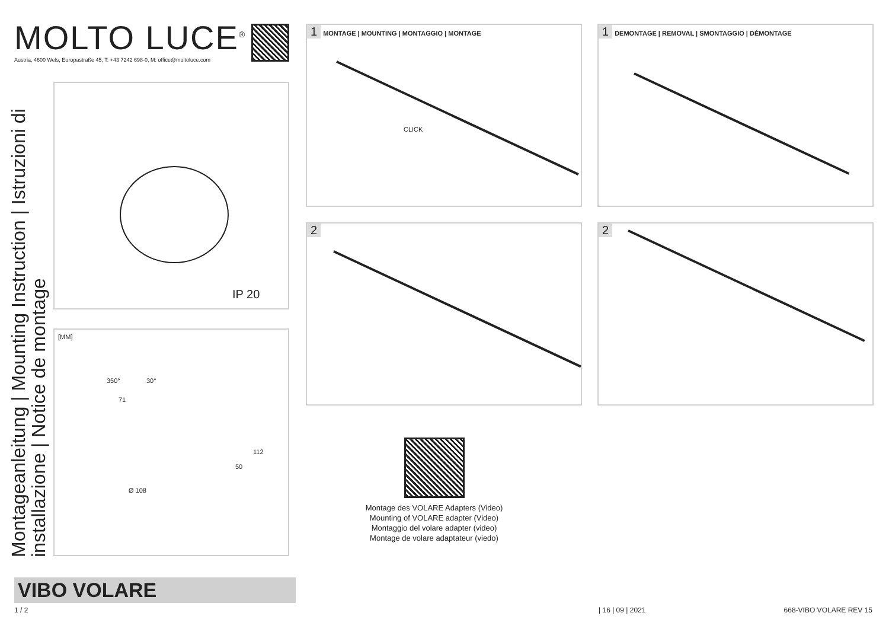MOLTO LUCE<sup>®</sup>
Austria, 4600 Wels, Europastraße 45, T: +43 7242 698-0, M: office@moltoluce.com
Montageanleitung | Mounting Instruction | Istruzioni di installazione | Notice de montage
IP 20
[MM]
350° 30°
71
Ø 108
50
112
1 MONTAGE | MOUNTING | MONTAGGIO | MONTAGE
CLICK
1 DEMONTAGE | REMOVAL | SMONTAGGIO | DÉMONTAGE
2 2
Montage des VOLARE Adapters (Video)
Mounting of VOLARE adapter (Video)
Montaggio del volare adapter (video)
Montage de volare adaptateur (viedo)
VIBO VOLARE
1 / 2 | 16 | 09 | 2021 668-VIBO VOLARE REV 15